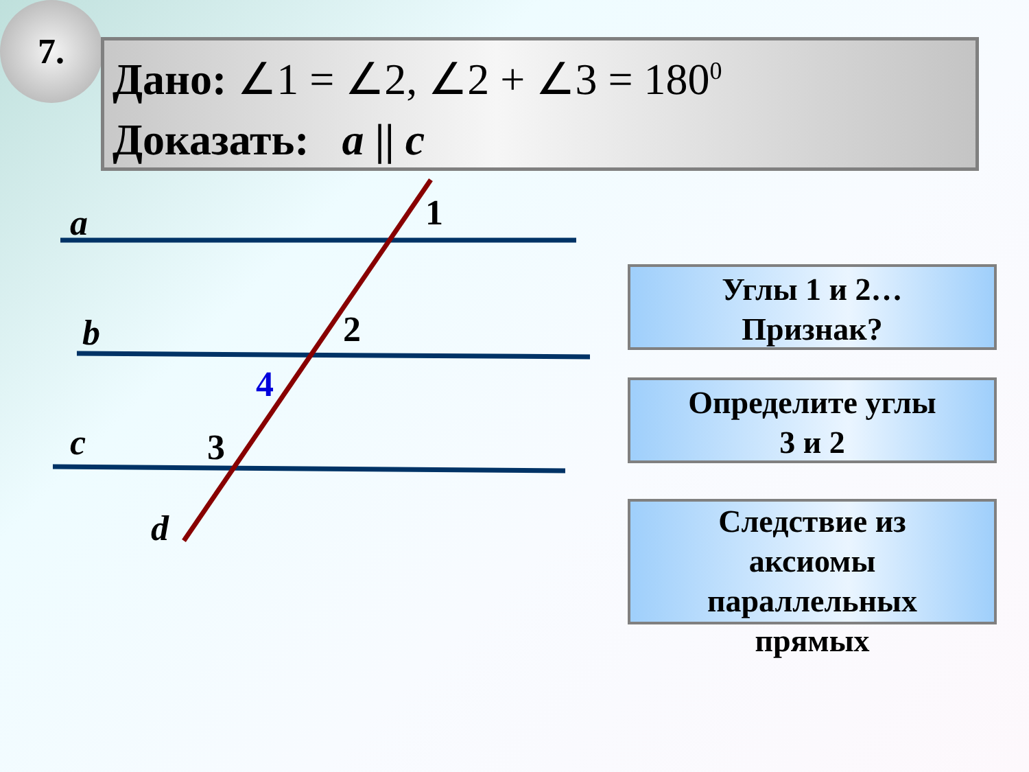7.
Дано: ∠1 = ∠2, ∠2 + ∠3 = 180<sup>0</sup>
Доказать: a || c
a 1
b 2
4
c 3
d
Углы 1 и 2…
Признак?
Определите углы
3 и 2
Следствие из
аксиомы
параллельных
прямых